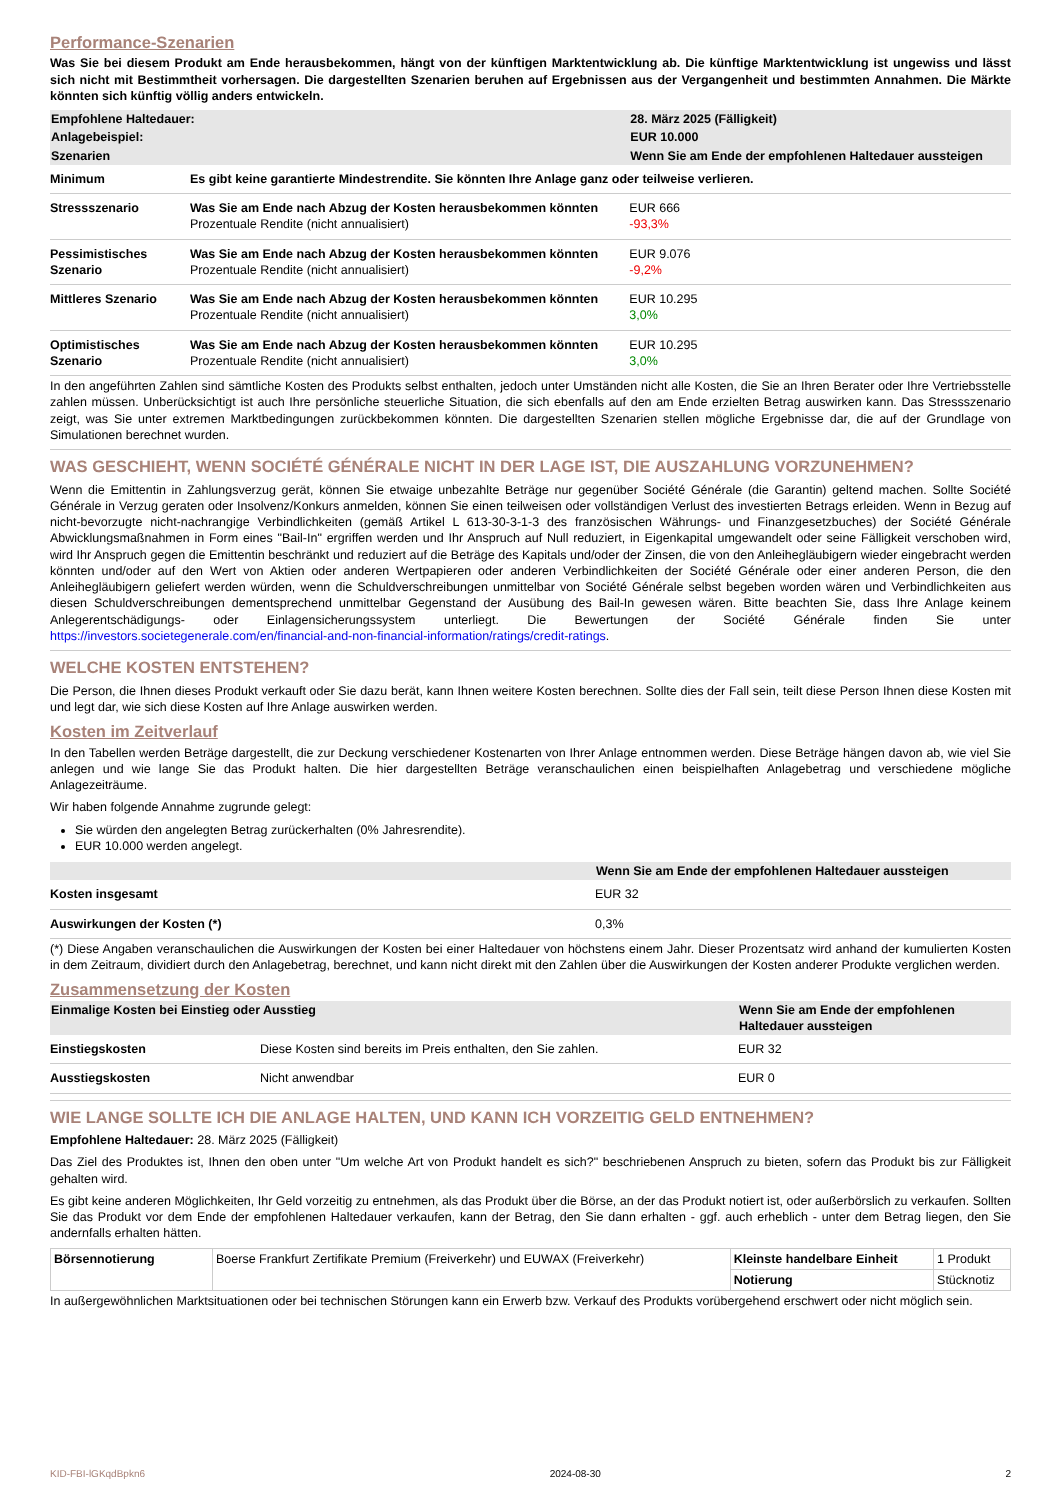Performance-Szenarien
Was Sie bei diesem Produkt am Ende herausbekommen, hängt von der künftigen Marktentwicklung ab. Die künftige Marktentwicklung ist ungewiss und lässt sich nicht mit Bestimmtheit vorhersagen. Die dargestellten Szenarien beruhen auf Ergebnissen aus der Vergangenheit und bestimmten Annahmen. Die Märkte könnten sich künftig völlig anders entwickeln.
| Empfohlene Haltedauer: | | 28. März 2025 (Fälligkeit) |
| Anlagebeispiel: | | EUR 10.000 |
| Szenarien | | Wenn Sie am Ende der empfohlenen Haltedauer aussteigen |
| Minimum | Es gibt keine garantierte Mindestrendite. Sie könnten Ihre Anlage ganz oder teilweise verlieren. | |
| Stressszenario | Was Sie am Ende nach Abzug der Kosten herausbekommen könnten Prozentuale Rendite (nicht annualisiert) | EUR 666 -93,3% |
| Pessimistisches Szenario | Was Sie am Ende nach Abzug der Kosten herausbekommen könnten Prozentuale Rendite (nicht annualisiert) | EUR 9.076 -9,2% |
| Mittleres Szenario | Was Sie am Ende nach Abzug der Kosten herausbekommen könnten Prozentuale Rendite (nicht annualisiert) | EUR 10.295 3,0% |
| Optimistisches Szenario | Was Sie am Ende nach Abzug der Kosten herausbekommen könnten Prozentuale Rendite (nicht annualisiert) | EUR 10.295 3,0% |
In den angeführten Zahlen sind sämtliche Kosten des Produkts selbst enthalten, jedoch unter Umständen nicht alle Kosten, die Sie an Ihren Berater oder Ihre Vertriebsstelle zahlen müssen. Unberücksichtigt ist auch Ihre persönliche steuerliche Situation, die sich ebenfalls auf den am Ende erzielten Betrag auswirken kann. Das Stressszenario zeigt, was Sie unter extremen Marktbedingungen zurückbekommen könnten. Die dargestellten Szenarien stellen mögliche Ergebnisse dar, die auf der Grundlage von Simulationen berechnet wurden.
WAS GESCHIEHT, WENN SOCIÉTÉ GÉNÉRALE NICHT IN DER LAGE IST, DIE AUSZAHLUNG VORZUNEHMEN?
Wenn die Emittentin in Zahlungsverzug gerät, können Sie etwaige unbezahlte Beträge nur gegenüber Société Générale (die Garantin) geltend machen. Sollte Société Générale in Verzug geraten oder Insolvenz/Konkurs anmelden, können Sie einen teilweisen oder vollständigen Verlust des investierten Betrags erleiden. Wenn in Bezug auf nicht-bevorzugte nicht-nachrangige Verbindlichkeiten (gemäß Artikel L 613-30-3-1-3 des französischen Währungs- und Finanzgesetzbuches) der Société Générale Abwicklungsmaßnahmen in Form eines "Bail-In" ergriffen werden und Ihr Anspruch auf Null reduziert, in Eigenkapital umgewandelt oder seine Fälligkeit verschoben wird, wird Ihr Anspruch gegen die Emittentin beschränkt und reduziert auf die Beträge des Kapitals und/oder der Zinsen, die von den Anleihegläubigern wieder eingebracht werden könnten und/oder auf den Wert von Aktien oder anderen Wertpapieren oder anderen Verbindlichkeiten der Société Générale oder einer anderen Person, die den Anleihegläubigern geliefert werden würden, wenn die Schuldverschreibungen unmittelbar von Société Générale selbst begeben worden wären und Verbindlichkeiten aus diesen Schuldverschreibungen dementsprechend unmittelbar Gegenstand der Ausübung des Bail-In gewesen wären. Bitte beachten Sie, dass Ihre Anlage keinem Anlegerentschädigungs- oder Einlagensicherungssystem unterliegt. Die Bewertungen der Société Générale finden Sie unter https://investors.societegenerale.com/en/financial-and-non-financial-information/ratings/credit-ratings.
WELCHE KOSTEN ENTSTEHEN?
Die Person, die Ihnen dieses Produkt verkauft oder Sie dazu berät, kann Ihnen weitere Kosten berechnen. Sollte dies der Fall sein, teilt diese Person Ihnen diese Kosten mit und legt dar, wie sich diese Kosten auf Ihre Anlage auswirken werden.
Kosten im Zeitverlauf
In den Tabellen werden Beträge dargestellt, die zur Deckung verschiedener Kostenarten von Ihrer Anlage entnommen werden. Diese Beträge hängen davon ab, wie viel Sie anlegen und wie lange Sie das Produkt halten. Die hier dargestellten Beträge veranschaulichen einen beispielhaften Anlagebetrag und verschiedene mögliche Anlagezeiträume.
Wir haben folgende Annahme zugrunde gelegt:
Sie würden den angelegten Betrag zurückerhalten (0% Jahresrendite).
EUR 10.000 werden angelegt.
| | Wenn Sie am Ende der empfohlenen Haltedauer aussteigen |
| Kosten insgesamt | EUR 32 |
| Auswirkungen der Kosten (*) | 0,3% |
(*) Diese Angaben veranschaulichen die Auswirkungen der Kosten bei einer Haltedauer von höchstens einem Jahr. Dieser Prozentsatz wird anhand der kumulierten Kosten in dem Zeitraum, dividiert durch den Anlagebetrag, berechnet, und kann nicht direkt mit den Zahlen über die Auswirkungen der Kosten anderer Produkte verglichen werden.
Zusammensetzung der Kosten
| Einmalige Kosten bei Einstieg oder Ausstieg | | Wenn Sie am Ende der empfohlenen Haltedauer aussteigen |
| Einstiegskosten | Diese Kosten sind bereits im Preis enthalten, den Sie zahlen. | EUR 32 |
| Ausstiegskosten | Nicht anwendbar | EUR 0 |
WIE LANGE SOLLTE ICH DIE ANLAGE HALTEN, UND KANN ICH VORZEITIG GELD ENTNEHMEN?
Empfohlene Haltedauer: 28. März 2025 (Fälligkeit)
Das Ziel des Produktes ist, Ihnen den oben unter "Um welche Art von Produkt handelt es sich?" beschriebenen Anspruch zu bieten, sofern das Produkt bis zur Fälligkeit gehalten wird.
Es gibt keine anderen Möglichkeiten, Ihr Geld vorzeitig zu entnehmen, als das Produkt über die Börse, an der das Produkt notiert ist, oder außerbörslich zu verkaufen. Sollten Sie das Produkt vor dem Ende der empfohlenen Haltedauer verkaufen, kann der Betrag, den Sie dann erhalten - ggf. auch erheblich - unter dem Betrag liegen, den Sie andernfalls erhalten hätten.
| Börsennotierung | Boerse Frankfurt Zertifikate Premium (Freiverkehr) und EUWAX (Freiverkehr) | Kleinste handelbare Einheit | 1 Produkt |
| | | Notierung | Stücknotiz |
In außergewöhnlichen Marktsituationen oder bei technischen Störungen kann ein Erwerb bzw. Verkauf des Produkts vorübergehend erschwert oder nicht möglich sein.
KID-FBI-lGKqdBpkn6 2024-08-30 2